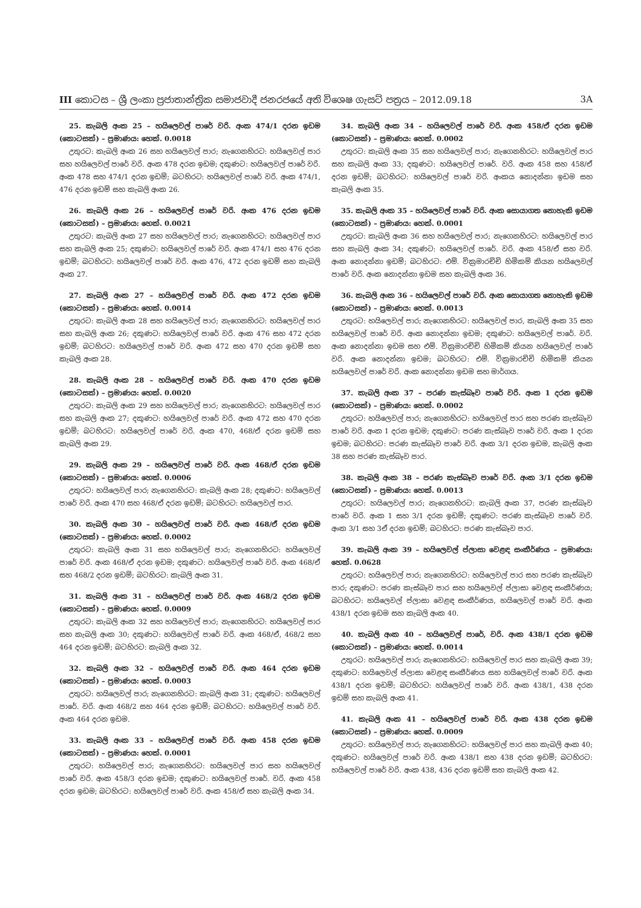III කොටස – ශ්‍රී ලංකා ප්‍රජාතාන්ත්‍රික සමාජවාදී ජනරජයේ අති විශෙෂ ගැසට් පත්‍රය – 2012.09.18 3A
25. කැබලි අංක 25 – හයිලෙවල් පාරේ වරි. අංක 474/1 දරන ඉඩම (කොටසක්) – ප්‍රමාණය: හෙක්. 0.0018
උතුරට: කැබලි අංක 26 සහ හයිලෙවල් පාර; නැගෙනහිරට: හයිලෙවල් පාර සහ හයිලෙවල් පාරේ වරි. අංක 478 දරන ඉඩම; දකුණට: හයිලෙවල් පාරේ වරි. අංක 478 සහ 474/1 දරන ඉඩම්; බටහිරට: හයිලෙවල් පාරේ වරි. අංක 474/1, 476 දරන ඉඩම් සහ කැබලි අංක 26.
26. කැබලි අංක 26 – හයිලෙවල් පාරේ වරි. අංක 476 දරන ඉඩම (කොටසක්) – ප්‍රමාණය: හෙක්. 0.0021
උතුරට: කැබලි අංක 27 සහ හයිලෙවල් පාර; නැගෙනහිරට: හයිලෙවල් පාර සහ කැබලි අංක 25; දකුණට: හයිලෙවල් පාරේ වරි. අංක 474/1 සහ 476 දරන ඉඩම්; බටහිරට: හයිලෙවල් පාරේ වරි. අංක 476, 472 දරන ඉඩම් සහ කැබලි අංක 27.
27. කැබලි අංක 27 – හයිලෙවල් පාරේ වරි. අංක 472 දරන ඉඩම (කොටසක්) – ප්‍රමාණය: හෙක්. 0.0014
උතුරට: කැබලි අංක 28 සහ හයිලෙවල් පාර; නැගෙනහිරට: හයිලෙවල් පාර සහ කැබලි අංක 26; දකුණට: හයිලෙවල් පාරේ වරි. අංක 476 සහ 472 දරන ඉඩම්; බටහිරට: හයිලෙවල් පාරේ වරි. අංක 472 සහ 470 දරන ඉඩම් සහ කැබලි අංක 28.
28. කැබලි අංක 28 – හයිලෙවල් පාරේ වරි. අංක 470 දරන ඉඩම (කොටසක්) – ප්‍රමාණය: හෙක්. 0.0020
උතුරට: කැබලි අංක 29 සහ හයිලෙවල් පාර; නැගෙනහිරට: හයිලෙවල් පාර සහ කැබලි අංක 27; දකුණට: හයිලෙවල් පාරේ වරි. අංක 472 සහ 470 දරන ඉඩම්; බටහිරට: හයිලෙවල් පාරේ වරි. අංක 470, 468/ඒ දරන ඉඩම් සහ කැබලි අංක 29.
29. කැබලි අංක 29 – හයිලෙවල් පාරේ වරි. අංක 468/ඒ දරන ඉඩම (කොටසක්) – ප්‍රමාණය: හෙක්. 0.0006
උතුරට: හයිලෙවල් පාර; නැගෙනහිරට: කැබලි අංක 28; දකුණට: හයිලෙවල් පාරේ වරි. අංක 470 සහ 468/ඒ දරන ඉඩම්; බටහිරට: හයිලෙවල් පාර.
30. කැබලි අංක 30 – හයිලෙවල් පාරේ වරි. අංක 468/ඒ දරන ඉඩම (කොටසක්) – ප්‍රමාණය: හෙක්. 0.0002
උතුරට: කැබලි අංක 31 සහ හයිලෙවල් පාර; නැගෙනහිරට: හයිලෙවල් පාරේ වරි. අංක 468/ඒ දරන ඉඩම; දකුණට: හයිලෙවල් පාරේ වරි. අංක 468/ඒ සහ 468/2 දරන ඉඩම්; බටහිරට: කැබලි අංක 31.
31. කැබලි අංක 31 – හයිලෙවල් පාරේ වරි. අංක 468/2 දරන ඉඩම (කොටසක්) – ප්‍රමාණය: හෙක්. 0.0009
උතුරට: කැබලි අංක 32 සහ හයිලෙවල් පාර; නැගෙනහිරට: හයිලෙවල් පාර සහ කැබලි අංක 30; දකුණට: හයිලෙවල් පාරේ වරි. අංක 468/ඒ, 468/2 සහ 464 දරන ඉඩම්; බටහිරට: කැබලි අංක 32.
32. කැබලි අංක 32 – හයිලෙවල් පාරේ වරි. අංක 464 දරන ඉඩම (කොටසක්) – ප්‍රමාණය: හෙක්. 0.0003
උතුරට: හයිලෙවල් පාර; නැගෙනහිරට: කැබලි අංක 31; දකුණට: හයිලෙවල් පාරේ. වරි. අංක 468/2 සහ 464 දරන ඉඩම්; බටහිරට: හයිලෙවල් පාරේ වරි. අංක 464 දරන ඉඩම.
33. කැබලි අංක 33 – හයිලෙවල් පාරේ වරි. අංක 458 දරන ඉඩම (කොටසක්) – ප්‍රමාණය: හෙක්. 0.0001
උතුරට: හයිලෙවල් පාර; නැගෙනහිරට: හයිලෙවල් පාර සහ හයිලෙවල් පාරේ වරි. අංක 458/3 දරන ඉඩම; දකුණට: හයිලෙවල් පාරේ. වරි. අංක 458 දරන ඉඩම; බටහිරට: හයිලෙවල් පාරේ වරි. අංක 458/ඒ සහ කැබලි අංක 34.
34. කැබලි අංක 34 – හයිලෙවල් පාරේ වරි. අංක 458/ඒ දරන ඉඩම (කොටසක්) – ප්‍රමාණය: හෙක්. 0.0002
උතුරට: කැබලි අංක 35 සහ හයිලෙවල් පාර; නැගෙනහිරට: හයිලෙවල් පාර සහ කැබලි අංක 33; දකුණට: හයිලෙවල් පාරේ. වරි. අංක 458 සහ 458/ඒ දරන ඉඩම්; බටහිරට: හයිලෙවල් පාරේ වරි. අංකය නොදන්නා ඉඩම සහ කැබලි අංක 35.
35. කැබලි අංක 35 – හයිලෙවල් පාරේ වරි. අංක සොයාගත නොහැකි ඉඩම (කොටසක්) – ප්‍රමාණය: හෙක්. 0.0001
උතුරට: කැබලි අංක 36 සහ හයිලෙවල් පාර; නැගෙනහිරට: හයිලෙවල් පාර සහ කැබලි අංක 34; දකුණට: හයිලෙවල් පාරේ. වරි. අංක 458/ඒ සහ වරි. අංක නොදන්නා ඉඩම්; බටහිරට: එම්. වික්‍රමාරච්චි හිමිකම් කියන හයිලෙවල් පාරේ වරි. අංක නොදන්නා ඉඩම සහ කැබලි අංක 36.
36. කැබලි අංක 36 – හයිලෙවල් පාරේ වරි. අංක සොයාගත නොහැකි ඉඩම (කොටසක්) – ප්‍රමාණය: හෙක්. 0.0013
උතුරට: හයිලෙවල් පාර; නැගෙනහිරට: හයිලෙවල් පාර, කැබලි අංක 35 සහ හයිලෙවල් පාරේ වරි. අංක නොදන්නා ඉඩම; දකුණට: හයිලෙවල් පාරේ. වරි. අංක නොදන්නා ඉඩම සහ එම්. වික්‍රමාරච්චි හිමිකම් කියන හයිලෙවල් පාරේ වරි. අංක නොදන්නා ඉඩම; බටහිරට: එම්. වික්‍රමාරච්චි හිමිකම් කියන හයිලෙවල් පාරේ වරි. අංක නොදන්නා ඉඩම සහ මාර්ගය.
37. කැබලි අංක 37 – පරණ කැස්බෑව පාරේ වරි. අංක 1 දරන ඉඩම (කොටසක්) – ප්‍රමාණය: හෙක්. 0.0002
උතුරට: හයිලෙවල් පාර; නැගෙනහිරට: හයිලෙවල් පාර සහ පරණ කැස්බෑව පාරේ වරි. අංක 1 දරන ඉඩම; දකුණට: පරණ කැස්බෑව පාරේ වරි. අංක 1 දරන ඉඩම; බටහිරට: පරණ කැස්බෑව පාරේ වරි. අංක 3/1 දරන ඉඩම, කැබලි අංක 38 සහ පරණ කැස්බෑව පාර.
38. කැබලි අංක 38 – පරණ කැස්බෑව පාරේ වරි. අංක 3/1 දරන ඉඩම (කොටසක්) – ප්‍රමාණය: හෙක්. 0.0013
උතුරට: හයිලෙවල් පාර; නැගෙනහිරට: කැබලි අංක 37, පරණ කැස්බෑව පාරේ වරි. අංක 1 සහ 3/1 දරන ඉඩම්; දකුණට: පරණ කැස්බෑව පාරේ වරි. අංක 3/1 සහ 3ඒ දරන ඉඩම්; බටහිරට: පරණ කැස්බෑව පාර.
39. කැබලි අංක 39 – හයිලෙවල් ප්ලාසා වෙළඳ සංකීර්ණය – ප්‍රමාණය: හෙක්. 0.0628
උතුරට: හයිලෙවල් පාර; නැගෙනහිරට: හයිලෙවල් පාර සහ පරණ කැස්බෑව පාර; දකුණට: පරණ කැස්බෑව පාර සහ හයිලෙවල් ප්ලාසා වෙළඳ සංකීර්ණය; බටහිරට: හයිලෙවල් ප්ලාසා වෙළඳ සංකීර්ණය, හයිලෙවල් පාරේ වරි. අංක 438/1 දරන ඉඩම සහ කැබලි අංක 40.
40. කැබලි අංක 40 – හයිලෙවල් පාරේ, වරි. අංක 438/1 දරන ඉඩම (කොටසක්) – ප්‍රමාණය: හෙක්. 0.0014
උතුරට: හයිලෙවල් පාර; නැගෙනහිරට: හයිලෙවල් පාර සහ කැබලි අංක 39; දකුණට: හයිලෙවල් ප්ලාසා වෙළඳ සංකීර්ණය සහ හයිලෙවල් පාරේ වරි. අංක 438/1 දරන ඉඩම්; බටහිරට: හයිලෙවල් පාරේ වරි. අංක 438/1, 438 දරන ඉඩම් සහ කැබලි අංක 41.
41. කැබලි අංක 41 – හයිලෙවල් පාරේ වරි. අංක 438 දරන ඉඩම (කොටසක්) – ප්‍රමාණය: හෙක්. 0.0009
උතුරට: හයිලෙවල් පාර; නැගෙනහිරට: හයිලෙවල් පාර සහ කැබලි අංක 40; දකුණට: හයිලෙවල් පාරේ වරි. අංක 438/1 සහ 438 දරන ඉඩම්; බටහිරට: හයිලෙවල් පාරේ වරි. අංක 438, 436 දරන ඉඩම් සහ කැබලි අංක 42.